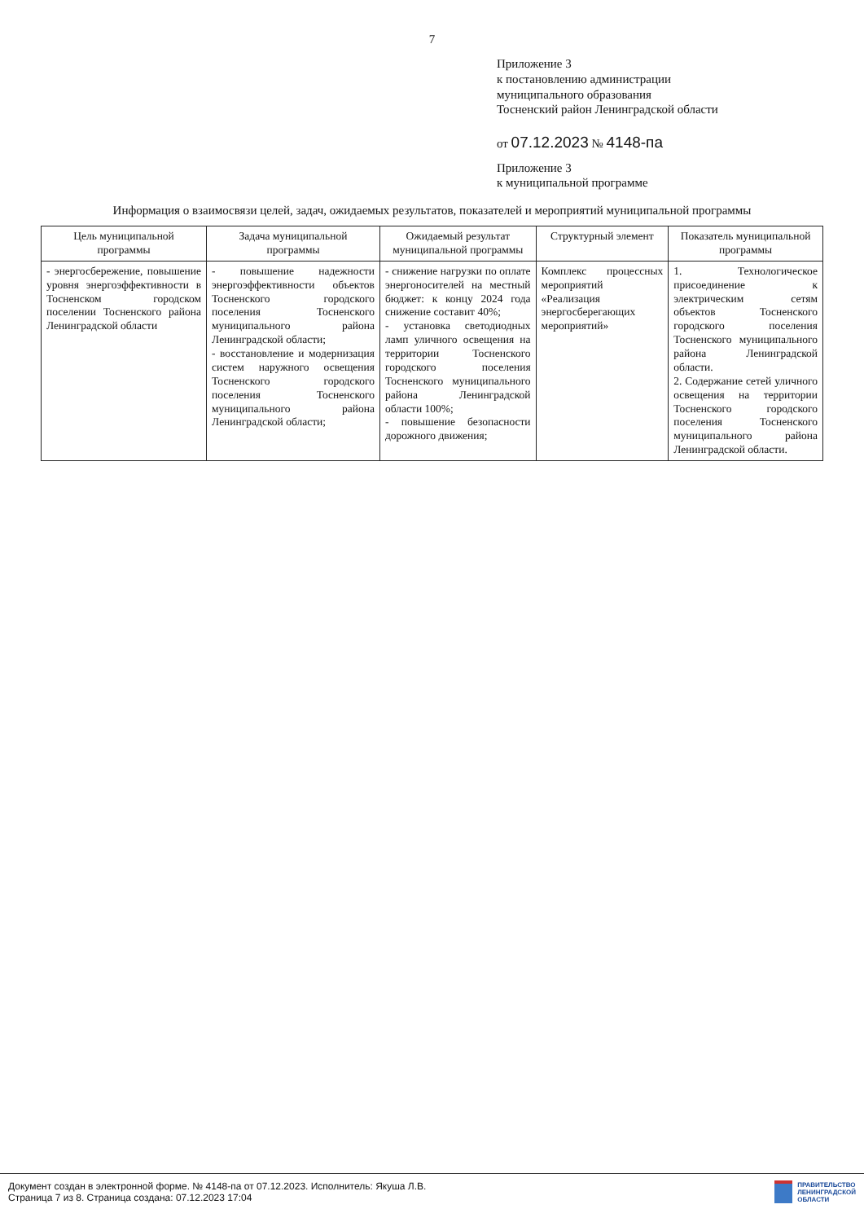7
Приложение 3
к постановлению администрации
муниципального образования
Тосненский район Ленинградской области
от 07.12.2023 № 4148-па
Приложение 3
к муниципальной программе
Информация о взаимосвязи целей, задач, ожидаемых результатов, показателей и мероприятий муниципальной программы
| Цель муниципальной программы | Задача муниципальной программы | Ожидаемый результат муниципальной программы | Структурный элемент | Показатель муниципальной программы |
| --- | --- | --- | --- | --- |
| - энергосбережение, повышение уровня энергоэффективности в Тосненском городском поселении Тосненского района Ленинградской области | - повышение надежности энергоэффективности объектов Тосненского городского поселения Тосненского муниципального района Ленинградской области; - восстановление и модернизация систем наружного освещения Тосненского городского поселения Тосненского муниципального района Ленинградской области; | - снижение нагрузки по оплате энергоносителей на местный бюджет: к концу 2024 года снижение составит 40%; - установка светодиодных ламп уличного освещения на территории Тосненского городского поселения Тосненского муниципального района Ленинградской области 100%; - повышение безопасности дорожного движения; | Комплекс процессных мероприятий «Реализация энергосберегающих мероприятий» | 1. Технологическое присоединение к электрическим сетям объектов Тосненского городского поселения Тосненского муниципального района Ленинградской области. 2. Содержание сетей уличного освещения на территории Тосненского городского поселения Тосненского муниципального района Ленинградской области. |
Документ создан в электронной форме. № 4148-па от 07.12.2023. Исполнитель: Якуша Л.В.
Страница 7 из 8. Страница создана: 07.12.2023 17:04
ПРАВИТЕЛЬСТВО
ЛЕНИНГРАДСКОЙ
ОБЛАСТИ